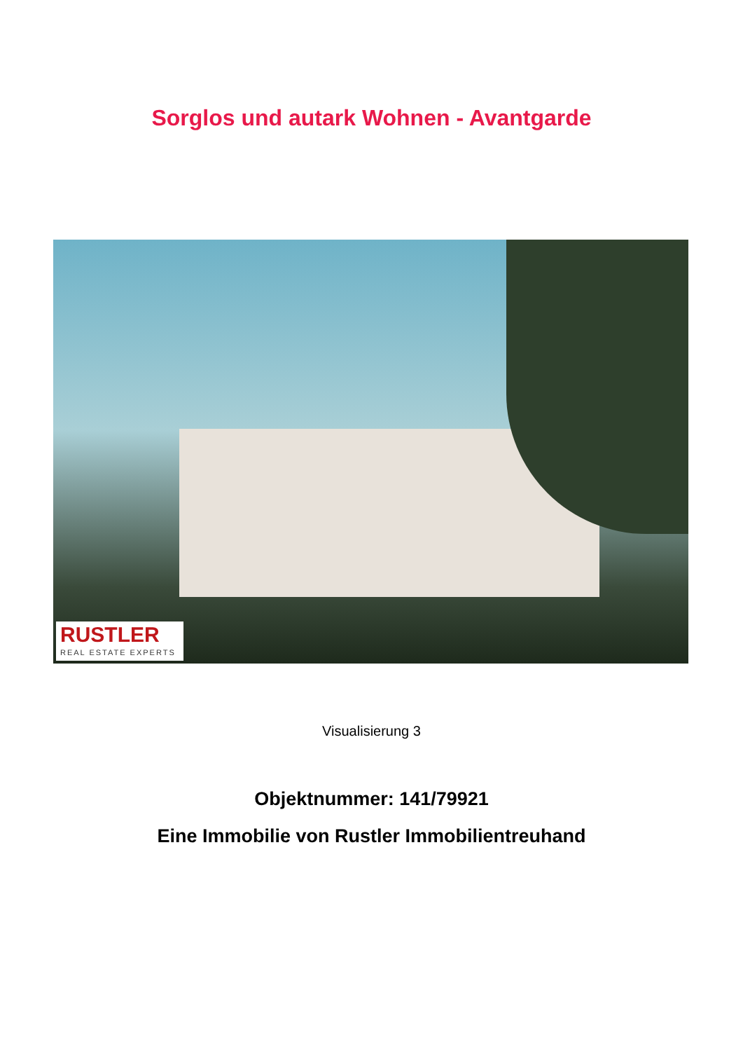Sorglos und autark Wohnen - Avantgarde
RUSTLER
REAL ESTATE EXPERTS
Visualisierung 3
Objektnummer: 141/79921
Eine Immobilie von Rustler Immobilientreuhand